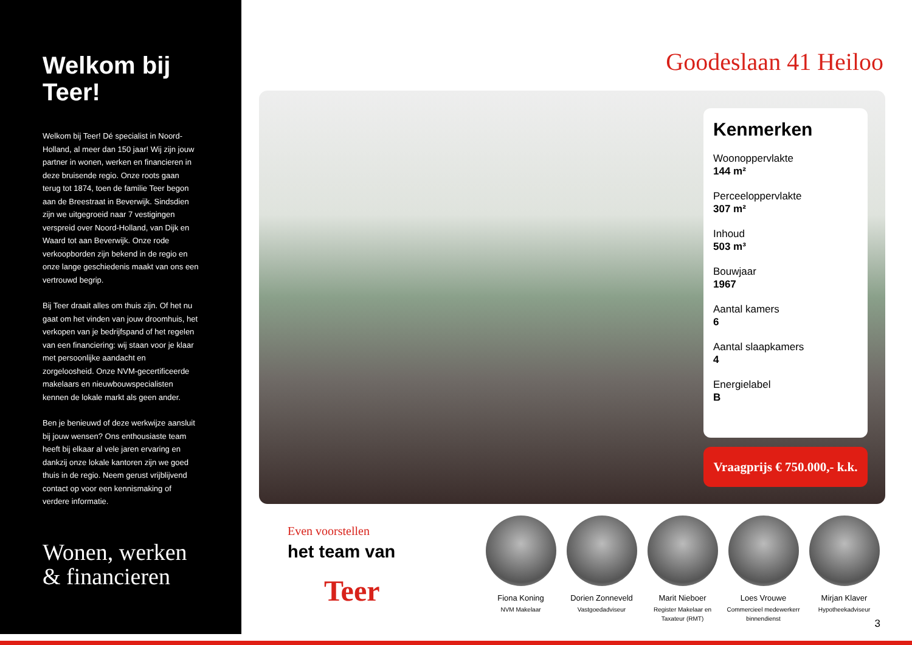Welkom bij
Teer!
Welkom bij Teer! Dé specialist in Noord-Holland, al meer dan 150 jaar! Wij zijn jouw partner in wonen, werken en financieren in deze bruisende regio. Onze roots gaan terug tot 1874, toen de familie Teer begon aan de Breestraat in Beverwijk. Sindsdien zijn we uitgegroeid naar 7 vestigingen verspreid over Noord-Holland, van Dijk en Waard tot aan Beverwijk. Onze rode verkoopborden zijn bekend in de regio en onze lange geschiedenis maakt van ons een vertrouwd begrip.
Bij Teer draait alles om thuis zijn. Of het nu gaat om het vinden van jouw droomhuis, het verkopen van je bedrijfspand of het regelen van een financiering: wij staan voor je klaar met persoonlijke aandacht en zorgeloosheid. Onze NVM-gecertificeerde makelaars en nieuwbouwspecialisten kennen de lokale markt als geen ander.
Ben je benieuwd of deze werkwijze aansluit bij jouw wensen? Ons enthousiaste team heeft bij elkaar al vele jaren ervaring en dankzij onze lokale kantoren zijn we goed thuis in de regio. Neem gerust vrijblijvend contact op voor een kennismaking of verdere informatie.
Wonen, werken
& financieren
Goodeslaan 41 Heiloo
Kenmerken
Woonoppervlakte
144 m²
Perceeloppervlakte
307 m²
Inhoud
503 m³
Bouwjaar
1967
Aantal kamers
6
Aantal slaapkamers
4
Energielabel
B
Vraagprijs € 750.000,- k.k.
Even voorstellen
het team van
Teer
Fiona Koning
NVM Makelaar
Dorien Zonneveld
Vastgoedadviseur
Marit Nieboer
Register Makelaar en Taxateur (RMT)
Loes Vrouwe
Commercieel medewerkerr binnendienst
Mirjan Klaver
Hypotheekadviseur
3